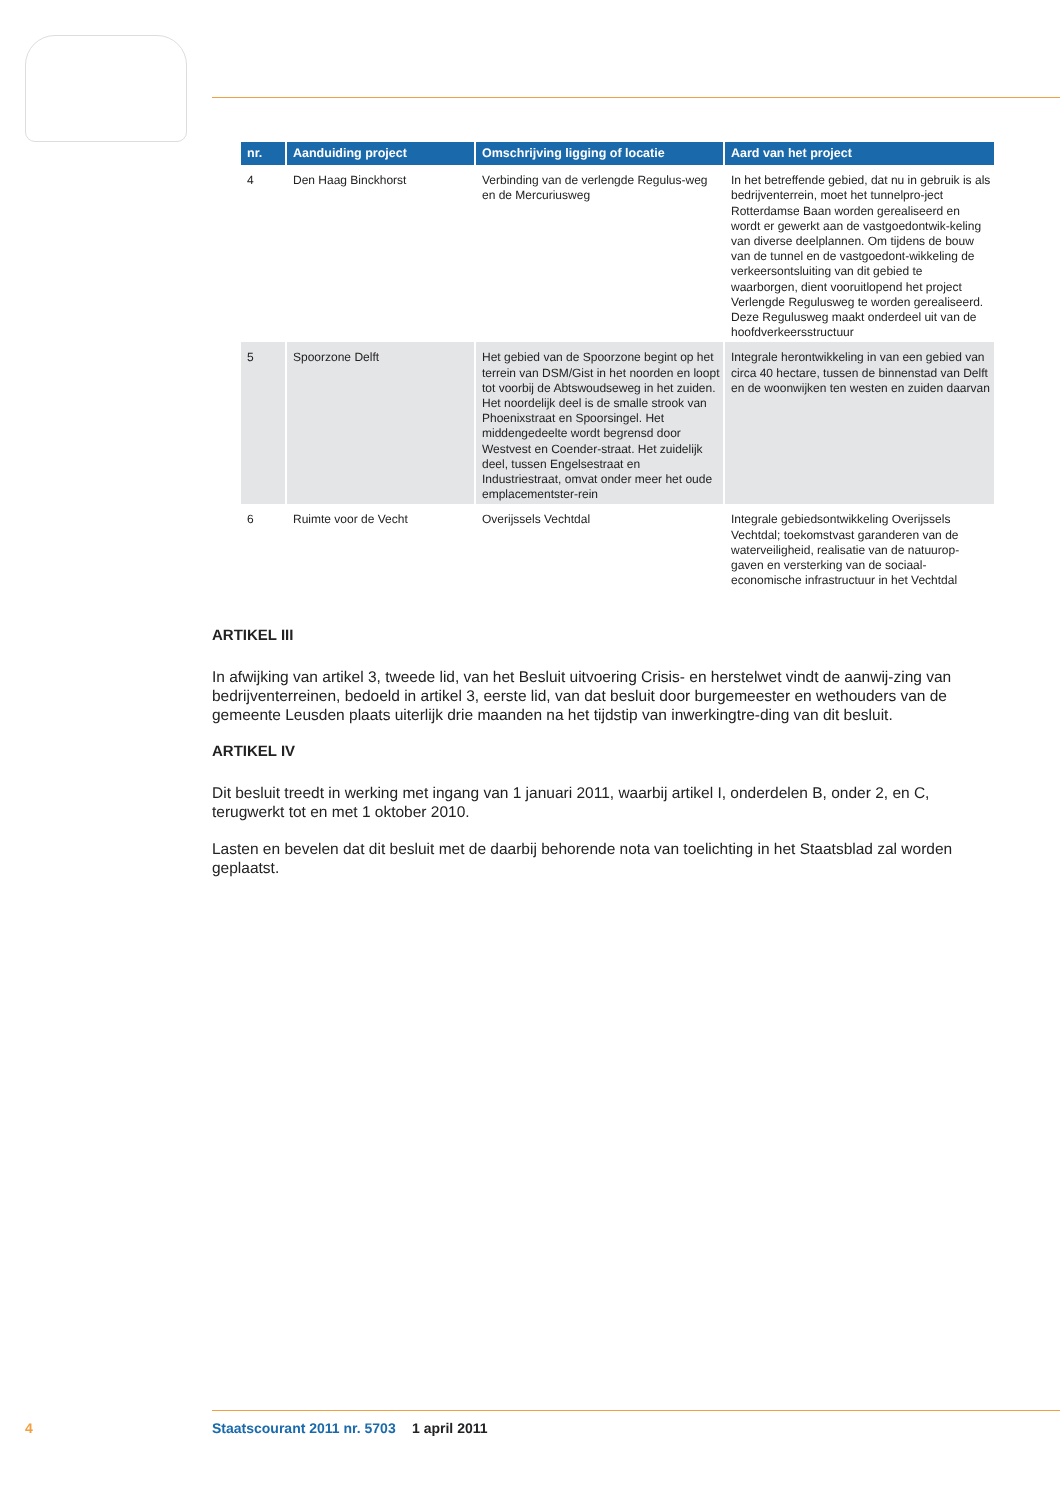| nr. | Aanduiding project | Omschrijving ligging of locatie | Aard van het project |
| --- | --- | --- | --- |
| 4 | Den Haag Binckhorst | Verbinding van de verlengde Regulus-weg en de Mercuriusweg | In het betreffende gebied, dat nu in gebruik is als bedrijventerrein, moet het tunnelpro-ject Rotterdamse Baan worden gerealiseerd en wordt er gewerkt aan de vastgoedontwik-keling van diverse deelplannen. Om tijdens de bouw van de tunnel en de vastgoedont-wikkeling de verkeersontsluiting van dit gebied te waarborgen, dient vooruitlopend het project Verlengde Regulusweg te worden gerealiseerd. Deze Regulusweg maakt onderdeel uit van de hoofdverkeersstructuur |
| 5 | Spoorzone Delft | Het gebied van de Spoorzone begint op het terrein van DSM/Gist in het noorden en loopt tot voorbij de Abtswoudseweg in het zuiden. Het noordelijk deel is de smalle strook van Phoenixstraat en Spoorsingel. Het middengedeelte wordt begrensd door Westvest en Coender-straat. Het zuidelijk deel, tussen Engelsestraat en Industriestraat, omvat onder meer het oude emplacementster-rein | Integrale herontwikkeling in van een gebied van circa 40 hectare, tussen de binnenstad van Delft en de woonwijken ten westen en zuiden daarvan |
| 6 | Ruimte voor de Vecht | Overijssels Vechtdal | Integrale gebiedsontwikkeling Overijssels Vechtdal; toekomstvast garanderen van de waterveiligheid, realisatie van de natuurop-gaven en versterking van de sociaal-economische infrastructuur in het Vechtdal |
ARTIKEL III
In afwijking van artikel 3, tweede lid, van het Besluit uitvoering Crisis- en herstelwet vindt de aanwij-zing van bedrijventerreinen, bedoeld in artikel 3, eerste lid, van dat besluit door burgemeester en wethouders van de gemeente Leusden plaats uiterlijk drie maanden na het tijdstip van inwerkingtre-ding van dit besluit.
ARTIKEL IV
Dit besluit treedt in werking met ingang van 1 januari 2011, waarbij artikel I, onderdelen B, onder 2, en C, terugwerkt tot en met 1 oktober 2010.
Lasten en bevelen dat dit besluit met de daarbij behorende nota van toelichting in het Staatsblad zal worden geplaatst.
4 Staatscourant 2011 nr. 5703 1 april 2011